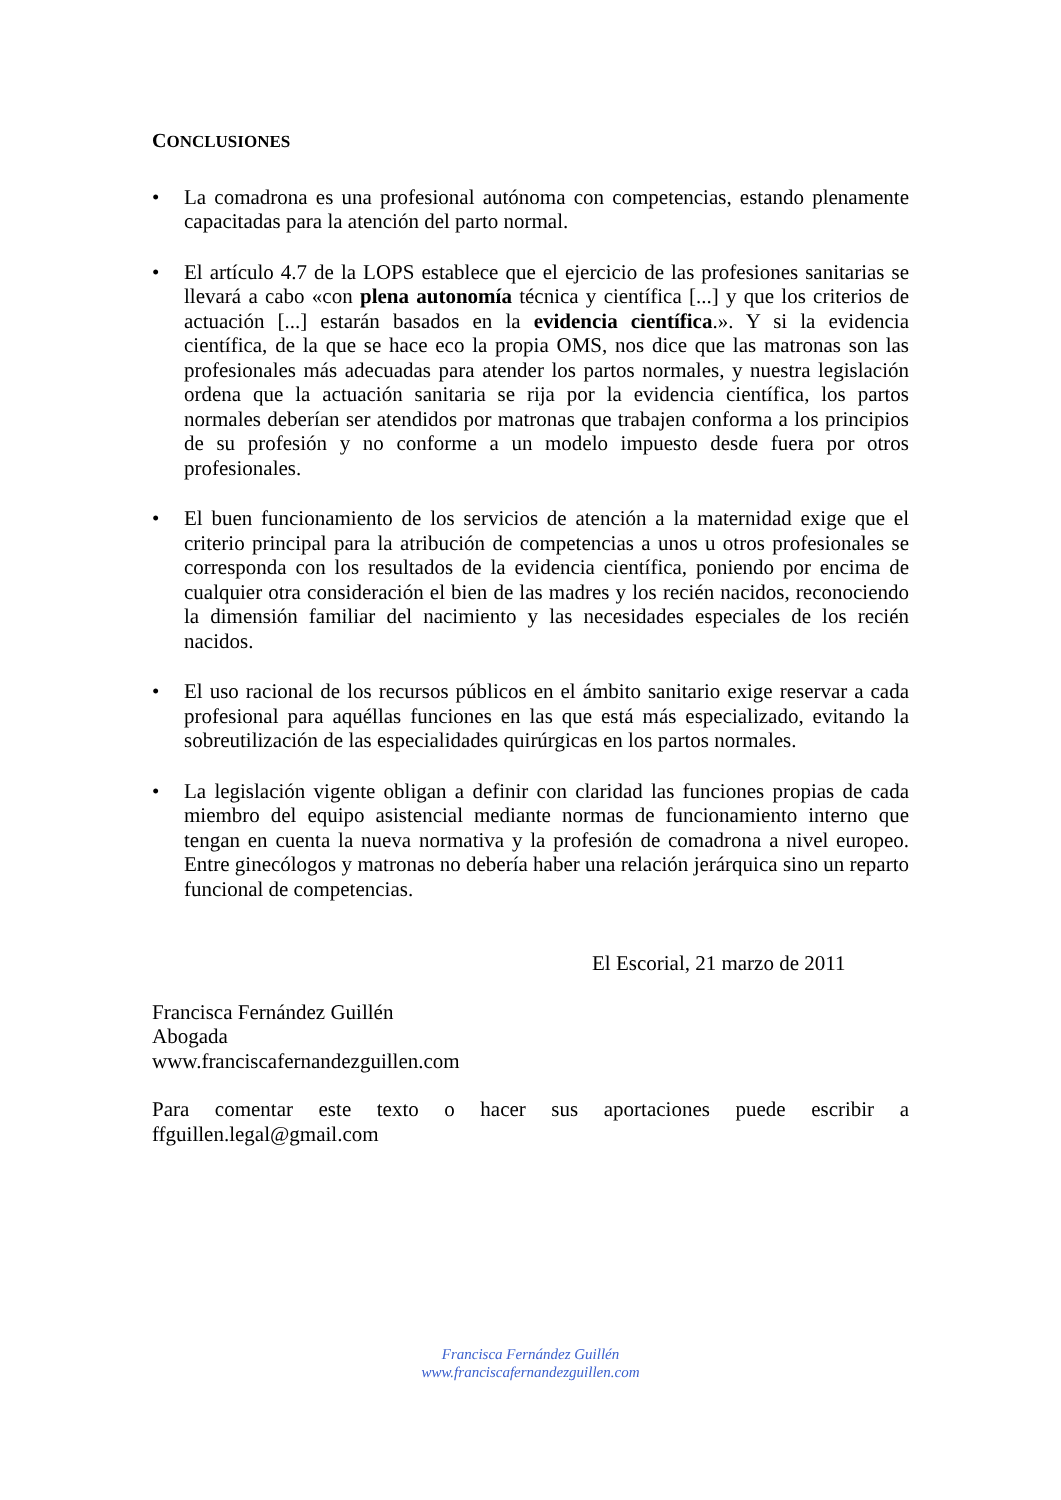CONCLUSIONES
• La comadrona es una profesional autónoma con competencias, estando plenamente capacitadas para la atención del parto normal.
• El artículo 4.7 de la LOPS establece que el ejercicio de las profesiones sanitarias se llevará a cabo «con plena autonomía técnica y científica [...] y que los criterios de actuación [...] estarán basados en la evidencia científica.». Y si la evidencia científica, de la que se hace eco la propia OMS, nos dice que las matronas son las profesionales más adecuadas para atender los partos normales, y nuestra legislación ordena que la actuación sanitaria se rija por la evidencia científica, los partos normales deberían ser atendidos por matronas que trabajen conforma a los principios de su profesión y no conforme a un modelo impuesto desde fuera por otros profesionales.
• El buen funcionamiento de los servicios de atención a la maternidad exige que el criterio principal para la atribución de competencias a unos u otros profesionales se corresponda con los resultados de la evidencia científica, poniendo por encima de cualquier otra consideración el bien de las madres y los recién nacidos, reconociendo la dimensión familiar del nacimiento y las necesidades especiales de los recién nacidos.
• El uso racional de los recursos públicos en el ámbito sanitario exige reservar a cada profesional para aquéllas funciones en las que está más especializado, evitando la sobreutilización de las especialidades quirúrgicas en los partos normales.
• La legislación vigente obligan a definir con claridad las funciones propias de cada miembro del equipo asistencial mediante normas de funcionamiento interno que tengan en cuenta la nueva normativa y la profesión de comadrona a nivel europeo. Entre ginecólogos y matronas no debería haber una relación jerárquica sino un reparto funcional de competencias.
El Escorial, 21 marzo de 2011
Francisca Fernández Guillén
Abogada
www.franciscafernandezguillen.com
Para comentar este texto o hacer sus aportaciones puede escribir a ffguillen.legal@gmail.com
Francisca Fernández Guillén
www.franciscafernandezguillen.com